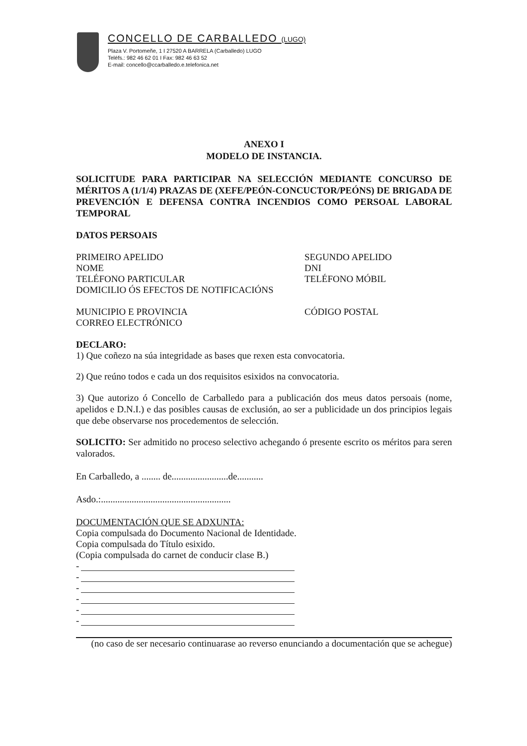CONCELLO DE CARBALLEDO (LUGO)
Plaza V. Portomeñe, 1 I 27520 A BARRELA (Carballedo) LUGO
Teléfs.: 982 46 62 01 I Fax: 982 46 63 52
E-mail: concello@ccarballedo.e.telefonica.net
ANEXO I
MODELO DE INSTANCIA.
SOLICITUDE PARA PARTICIPAR NA SELECCIÓN MEDIANTE CONCURSO DE MÉRITOS A (1/1/4) PRAZAS DE (XEFE/PEÓN-CONCUCTOR/PEÓNS) DE BRIGADA DE PREVENCIÓN E DEFENSA CONTRA INCENDIOS COMO PERSOAL LABORAL TEMPORAL
DATOS PERSOAIS
PRIMEIRO APELIDO SEGUNDO APELIDO
NOME DNI
TELÉFONO PARTICULAR TELÉFONO MÓBIL
DOMICILIO ÓS EFECTOS DE NOTIFICACIÓNS
MUNICIPIO E PROVINCIA CÓDIGO POSTAL
CORREO ELECTRÓNICO
DECLARO:
1) Que coñezo na súa integridade as bases que rexen esta convocatoria.
2) Que reúno todos e cada un dos requisitos esixidos na convocatoria.
3) Que autorizo ó Concello de Carballedo para a publicación dos meus datos persoais (nome, apelidos e D.N.I.) e das posibles causas de exclusión, ao ser a publicidade un dos principios legais que debe observarse nos procedementos de selección.
SOLICITO: Ser admitido no proceso selectivo achegando ó presente escrito os méritos para seren valorados.
En Carballedo, a ........ de........................de...........
Asdo.:.......................................................
DOCUMENTACIÓN QUE SE ADXUNTA:
Copia compulsada do Documento Nacional de Identidade.
Copia compulsada do Título esixido.
(Copia compulsada do carnet de conducir clase B.)
-
-
-
-
-
-
(no caso de ser necesario continuarase ao reverso enunciando a documentación que se achegue)